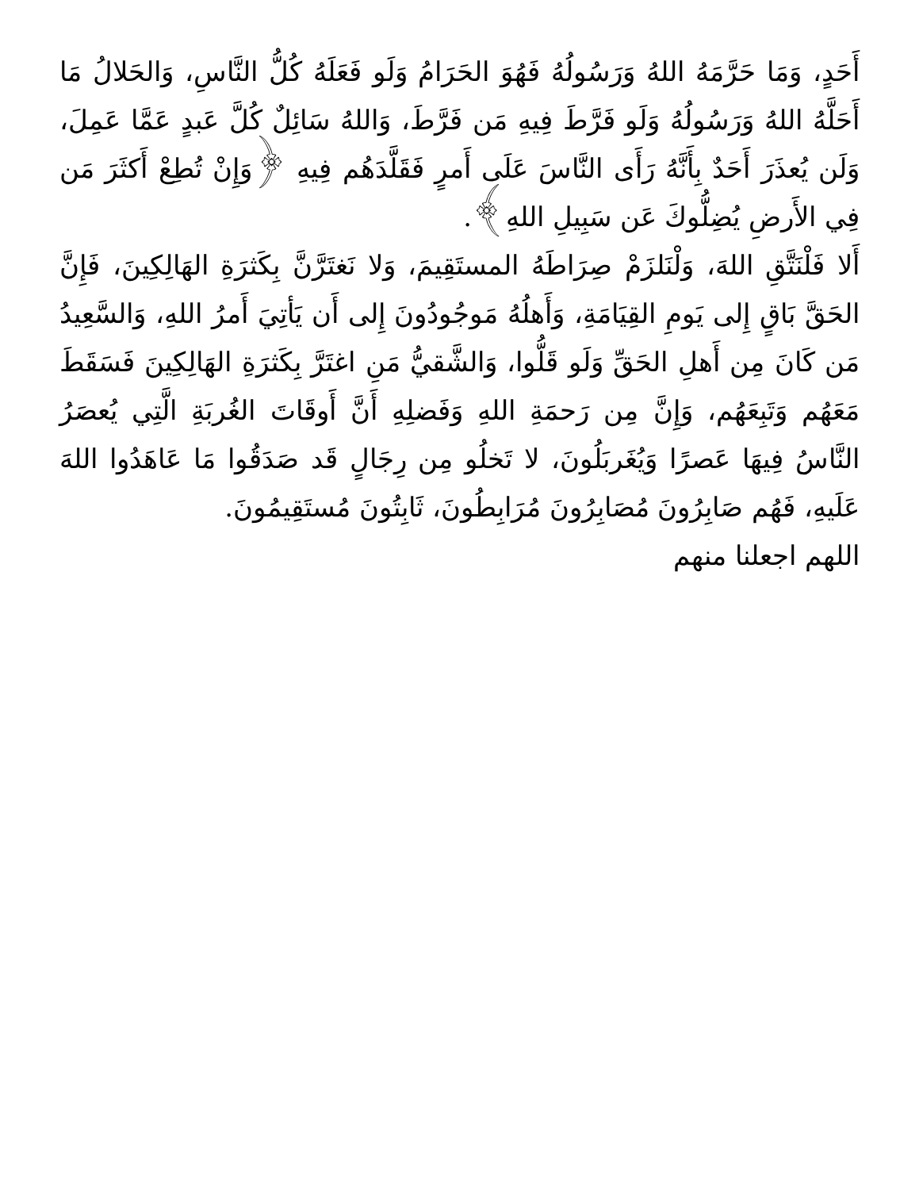أَحَدٍ، وَمَا حَرَّمَهُ اللهُ وَرَسُولُهُ فَهُوَ الحَرَامُ وَلَو فَعَلَهُ كُلُّ النَّاسِ، وَالحَلالُ مَا أَحَلَّهُ اللهُ وَرَسُولُهُ وَلَو فَرَّطَ فِيهِ مَن فَرَّطَ، وَاللهُ سَائِلٌ كُلَّ عَبدٍ عَمَّا عَمِلَ، وَلَن يُعذَرَ أَحَدٌ بِأَنَّهُ رَأَى النَّاسَ عَلَى أَمرٍ فَقَلَّدَهُم فِيهِ ﴿وَإِنْ تُطِعْ أَكثَرَ مَن فِي الأَرضِ يُضِلُّوكَ عَن سَبِيلِ اللهِ﴾.
أَلا فَلْنَتَّقِ اللهَ، وَلْنَلزَمْ صِرَاطَهُ المستَقِيمَ، وَلا نَغتَرَّنَّ بِكَثرَةِ الهَالِكِينَ، فَإِنَّ الحَقَّ بَاقٍ إِلى يَومِ القِيَامَةِ، وَأَهلُهُ مَوجُودُونَ إِلى أَن يَأتِيَ أَمرُ اللهِ، وَالسَّعِيدُ مَن كَانَ مِن أَهلِ الحَقِّ وَلَو قَلُّوا، وَالشَّقيُّ مَنِ اغتَرَّ بِكَثرَةِ الهَالِكِينَ فَسَقَطَ مَعَهُم وَتَبِعَهُم، وَإِنَّ مِن رَحمَةِ اللهِ وَفَضلِهِ أَنَّ أَوقَاتَ الغُربَةِ الَّتِي يُعصَرُ النَّاسُ فِيهَا عَصرًا وَيُغَربَلُونَ، لا تَخلُو مِن رِجَالٍ قَد صَدَقُوا مَا عَاهَدُوا اللهَ عَلَيهِ، فَهُم صَابِرُونَ مُصَابِرُونَ مُرَابِطُونَ، ثَابِتُونَ مُستَقِيمُونَ.
اللهم اجعلنا منهم